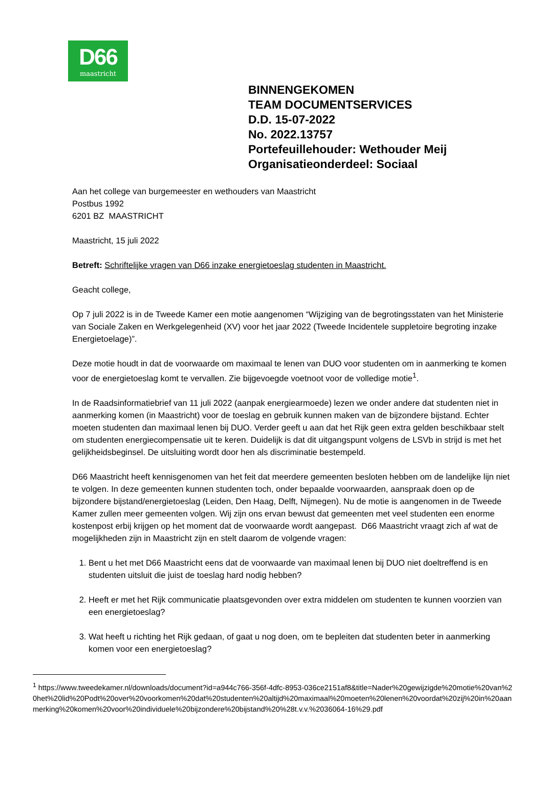D66
maastricht
BINNENGEKOMEN
TEAM DOCUMENTSERVICES
D.D. 15-07-2022
No. 2022.13757
Portefeuillehouder: Wethouder Meij
Organisatieonderdeel: Sociaal
Aan het college van burgemeester en wethouders van Maastricht
Postbus 1992
6201 BZ MAASTRICHT
Maastricht, 15 juli 2022
Betreft: Schriftelijke vragen van D66 inzake energietoeslag studenten in Maastricht.
Geacht college,
Op 7 juli 2022 is in de Tweede Kamer een motie aangenomen “Wijziging van de begrotingsstaten van het Ministerie van Sociale Zaken en Werkgelegenheid (XV) voor het jaar 2022 (Tweede Incidentele suppletoire begroting inzake Energietoelage)”.
Deze motie houdt in dat de voorwaarde om maximaal te lenen van DUO voor studenten om in aanmerking te komen voor de energietoeslag komt te vervallen. Zie bijgevoegde voetnoot voor de volledige motie<sup>1</sup>.
In de Raadsinformatiebrief van 11 juli 2022 (aanpak energiearmoede) lezen we onder andere dat studenten niet in aanmerking komen (in Maastricht) voor de toeslag en gebruik kunnen maken van de bijzondere bijstand. Echter moeten studenten dan maximaal lenen bij DUO. Verder geeft u aan dat het Rijk geen extra gelden beschikbaar stelt om studenten energiecompensatie uit te keren. Duidelijk is dat dit uitgangspunt volgens de LSVb in strijd is met het gelijkheidsbeginsel. De uitsluiting wordt door hen als discriminatie bestempeld.
D66 Maastricht heeft kennisgenomen van het feit dat meerdere gemeenten besloten hebben om de landelijke lijn niet te volgen. In deze gemeenten kunnen studenten toch, onder bepaalde voorwaarden, aanspraak doen op de bijzondere bijstand/energietoeslag (Leiden, Den Haag, Delft, Nijmegen). Nu de motie is aangenomen in de Tweede Kamer zullen meer gemeenten volgen. Wij zijn ons ervan bewust dat gemeenten met veel studenten een enorme kostenpost erbij krijgen op het moment dat de voorwaarde wordt aangepast. D66 Maastricht vraagt zich af wat de mogelijkheden zijn in Maastricht zijn en stelt daarom de volgende vragen:
1. Bent u het met D66 Maastricht eens dat de voorwaarde van maximaal lenen bij DUO niet doeltreffend is en studenten uitsluit die juist de toeslag hard nodig hebben?
2. Heeft er met het Rijk communicatie plaatsgevonden over extra middelen om studenten te kunnen voorzien van een energietoeslag?
3. Wat heeft u richting het Rijk gedaan, of gaat u nog doen, om te bepleiten dat studenten beter in aanmerking komen voor een energietoeslag?
<sup>1</sup> https://www.tweedekamer.nl/downloads/document?id=a944c766-356f-4dfc-8953-036ce2151af8&title=Nader%20gewijzigde%20motie%20van%20het%20lid%20Podt%20over%20voorkomen%20dat%20studenten%20altijd%20maximaal%20moeten%20lenen%20voordat%20zij%20in%20aanmerking%20komen%20voor%20individuele%20bijzondere%20bijstand%20%28t.v.v.%2036064-16%29.pdf